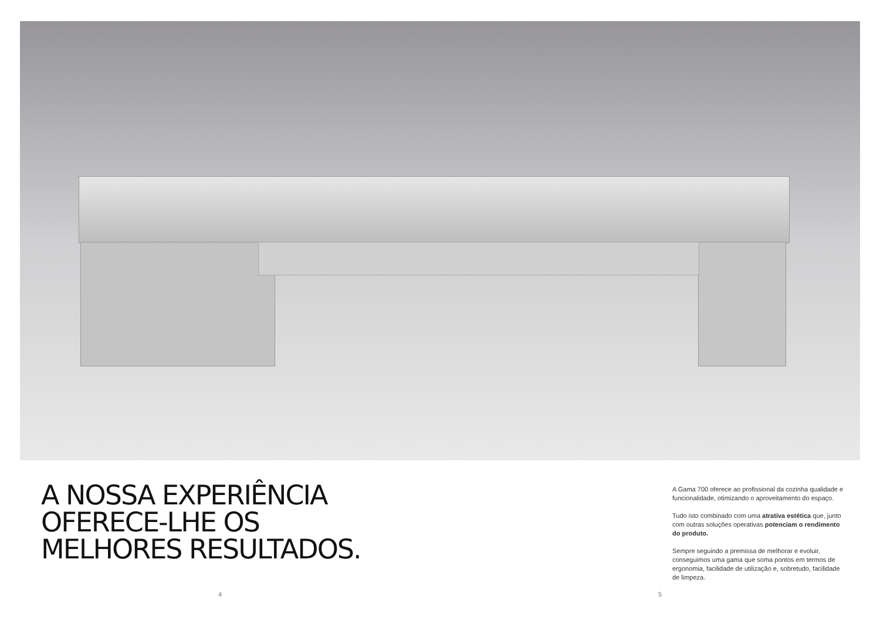A NOSSA EXPERIÊNCIA
OFERECE-LHE OS
MELHORES RESULTADOS.
A Gama 700 oferece ao profissional da cozinha qualidade e funcionalidade, otimizando o aproveitamento do espaço.
Tudo isto combinado com uma atrativa estética que, junto com outras soluções operativas potenciam o rendimento do produto.
Sempre seguindo a premissa de melhorar e evoluir, conseguimos uma gama que soma pontos em termos de ergonomia, facilidade de utilização e, sobretudo, facilidade de limpeza.
4 5